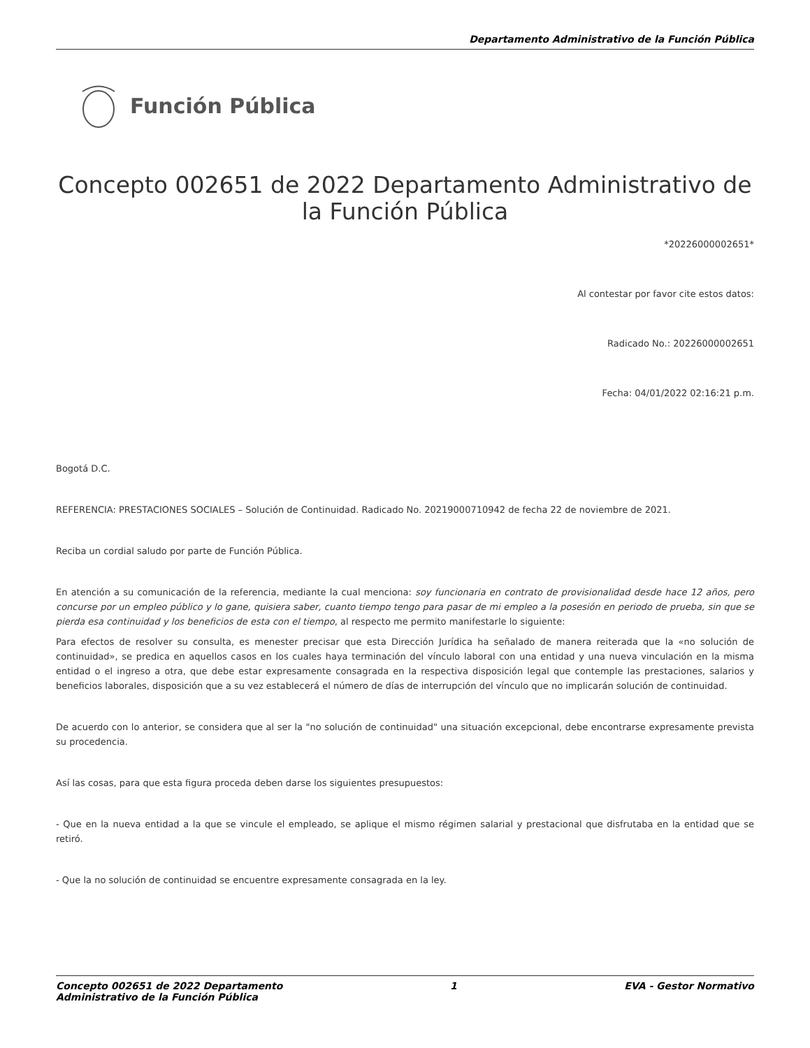Departamento Administrativo de la Función Pública
Función Pública
Concepto 002651 de 2022 Departamento Administrativo de la Función Pública
*20226000002651*
Al contestar por favor cite estos datos:
Radicado No.: 20226000002651
Fecha: 04/01/2022 02:16:21 p.m.
Bogotá D.C.
REFERENCIA: PRESTACIONES SOCIALES – Solución de Continuidad. Radicado No. 20219000710942 de fecha 22 de noviembre de 2021.
Reciba un cordial saludo por parte de Función Pública.
En atención a su comunicación de la referencia, mediante la cual menciona: soy funcionaria en contrato de provisionalidad desde hace 12 años, pero concurse por un empleo público y lo gane, quisiera saber, cuanto tiempo tengo para pasar de mi empleo a la posesión en periodo de prueba, sin que se pierda esa continuidad y los beneficios de esta con el tiempo, al respecto me permito manifestarle lo siguiente:
Para efectos de resolver su consulta, es menester precisar que esta Dirección Jurídica ha señalado de manera reiterada que la «no solución de continuidad», se predica en aquellos casos en los cuales haya terminación del vínculo laboral con una entidad y una nueva vinculación en la misma entidad o el ingreso a otra, que debe estar expresamente consagrada en la respectiva disposición legal que contemple las prestaciones, salarios y beneficios laborales, disposición que a su vez establecerá el número de días de interrupción del vínculo que no implicarán solución de continuidad.
De acuerdo con lo anterior, se considera que al ser la "no solución de continuidad" una situación excepcional, debe encontrarse expresamente prevista su procedencia.
Así las cosas, para que esta figura proceda deben darse los siguientes presupuestos:
- Que en la nueva entidad a la que se vincule el empleado, se aplique el mismo régimen salarial y prestacional que disfrutaba en la entidad que se retiró.
- Que la no solución de continuidad se encuentre expresamente consagrada en la ley.
Concepto 002651 de 2022 Departamento
Administrativo de la Función Pública
1 EVA - Gestor Normativo